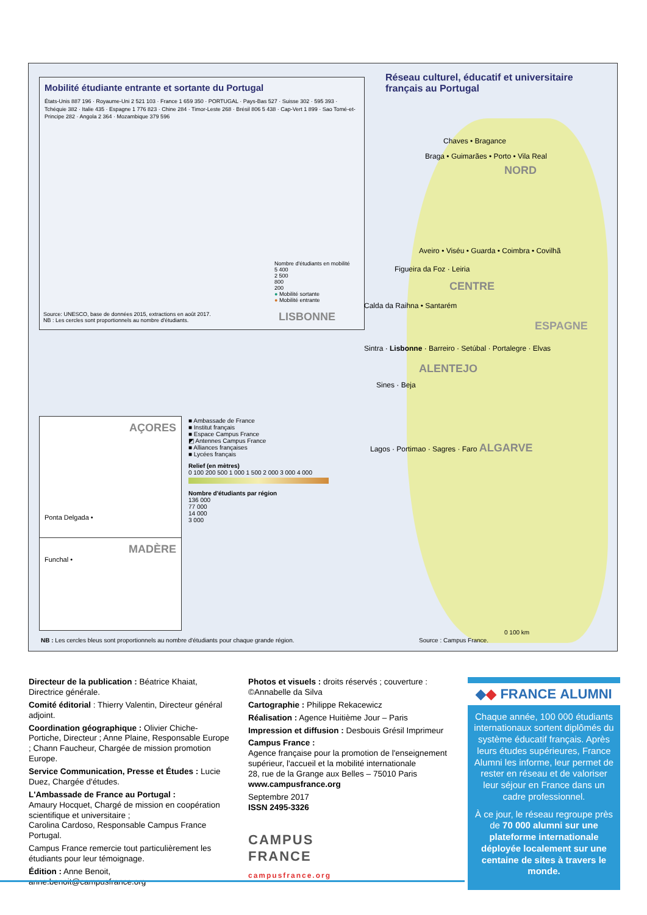Mobilité étudiante entrante et sortante du Portugal
États-Unis 887 196 · Royaume-Uni 2 521 103 · France 1 659 350 · PORTUGAL · Pays-Bas 527 · Suisse 302 · 595 393 · Tchéquie 382 · Italie 435 · Espagne 1 776 823 · Chine 284 · Timor-Leste 268 · Brésil 806 5 438 · Cap-Vert 1 899 · Sao Tomé-et-Principe 282 · Angola 2 364 · Mozambique 379 596
Nombre d'étudiants en mobilité
5 400
2 500
800
200
● Mobilité sortante
● Mobilité entrante
Source: UNESCO, base de données 2015, extractions en août 2017.
NB : Les cercles sont proportionnels au nombre d'étudiants.
Réseau culturel, éducatif et universitaire français au Portugal
Chaves • Bragance
Braga • Guimarães • Porto • Vila Real
NORD
Aveiro • Viséu • Guarda • Coimbra • Covilhã
Figueira da Foz · Leiria
CENTRE
Calda da Raihna • Santarém
LISBONNE
ESPAGNE
Sintra · Lisbonne · Barreiro · Setúbal · Portalegre · Elvas
ALENTEJO
Sines · Beja
Lagos · Portimao · Sagres · Faro ALGARVE
AÇORES
Ponta Delgada •
MADÈRE
Funchal •
■ Ambassade de France
■ Institut français
■ Espace Campus France
◩ Antennes Campus France
■ Alliances françaises
■ Lycées français
Relief (en mètres)
0 100 200 500 1 000 1 500 2 000 3 000 4 000
Nombre d'étudiants par région
136 000
77 000
14 000
3 000
NB : Les cercles bleus sont proportionnels au nombre d'étudiants pour chaque grande région.
Source : Campus France.
0 100 km
Directeur de la publication : Béatrice Khaiat, Directrice générale.
Comité éditorial : Thierry Valentin, Directeur général adjoint.
Coordination géographique : Olivier Chiche-Portiche, Directeur ; Anne Plaine, Responsable Europe ; Chann Faucheur, Chargée de mission promotion Europe.
Service Communication, Presse et Études : Lucie Duez, Chargée d'études.
L'Ambassade de France au Portugal :
Amaury Hocquet, Chargé de mission en coopération scientifique et universitaire ;
Carolina Cardoso, Responsable Campus France Portugal.
Campus France remercie tout particulièrement les étudiants pour leur témoignage.
Édition : Anne Benoit, anne.benoit@campusfrance.org
Photos et visuels : droits réservés ; couverture : ©Annabelle da Silva
Cartographie : Philippe Rekacewicz
Réalisation : Agence Huitième Jour – Paris
Impression et diffusion : Desbouis Grésil Imprimeur
Campus France :
Agence française pour la promotion de l'enseignement supérieur, l'accueil et la mobilité internationale
28, rue de la Grange aux Belles – 75010 Paris
www.campusfrance.org
Septembre 2017
ISSN 2495-3326
CAMPUS
FRANCE
campusfrance.org
◆◆ FRANCE ALUMNI
Chaque année, 100 000 étudiants internationaux sortent diplômés du système éducatif français. Après leurs études supérieures, France Alumni les informe, leur permet de rester en réseau et de valoriser leur séjour en France dans un cadre professionnel.
À ce jour, le réseau regroupe près de 70 000 alumni sur une plateforme internationale déployée localement sur une centaine de sites à travers le monde.